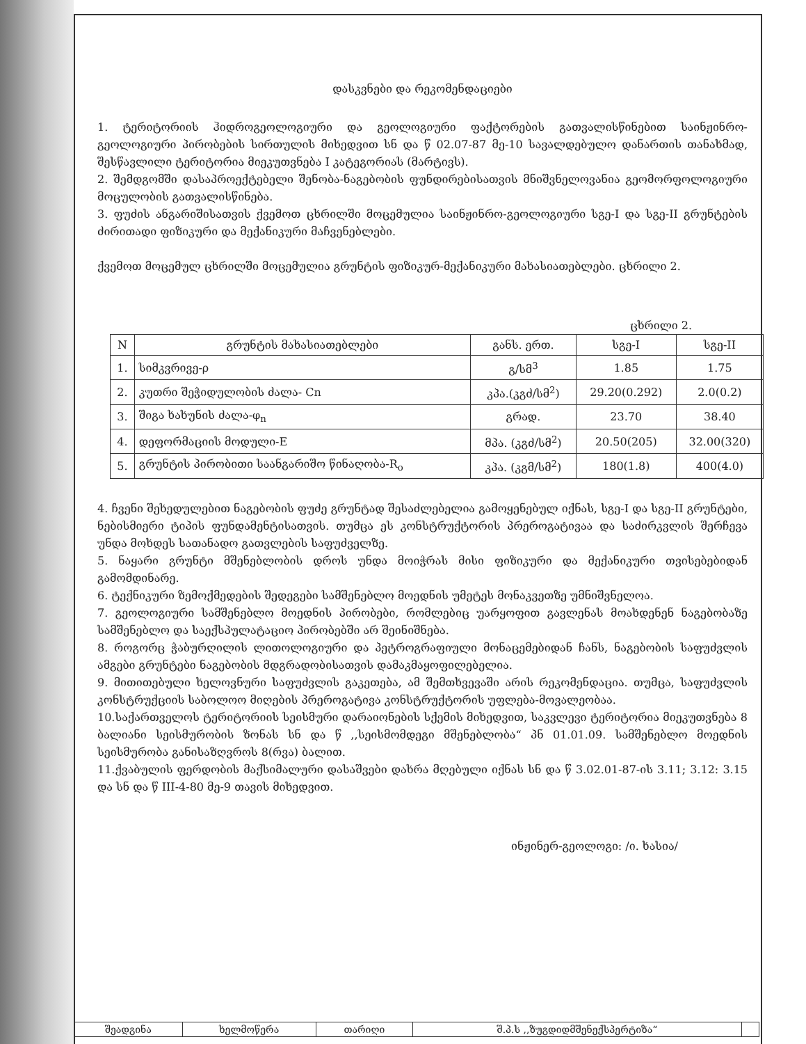დასკვნები და რეკომენდაციები
1. ტერიტორიის ჰიდროგეოლოგიური და გეოლოგიური ფაქტორების გათვალისწინებით საინჟინრო-გეოლოგიური პირობების სირთულის მიხედვით სნ და წ 02.07-87 მე-10 სავალდებულო დანართის თანახმად, შესწავლილი ტერიტორია მიეკუთვნება I კატეგორიას (მარტივს).
2. შემდგომში დასაპროექტებელი შენობა-ნაგებობის ფუნდირებისათვის მნიშვნელოვანია გეომორფოლოგიური მოცულობის გათვალისწინება.
3. ფუძის ანგარიშისათვის ქვემოთ ცხრილში მოცემულია საინჟინრო-გეოლოგიური სგე-I და სგე-II გრუნტების ძირითადი ფიზიკური და მექანიკური მაჩვენებლები.
ქვემოთ მოცემულ ცხრილში მოცემულია გრუნტის ფიზიკურ-მექანიკური მახასიათებლები. ცხრილი 2.
ცხრილი 2.
| N | გრუნტის მახასიათებლები | განს. ერთ. | სგე-I | სგე-II |
| --- | --- | --- | --- | --- |
| 1. | სიმკვრივე-ρ | გ/სმ<sup>3</sup> | 1.85 | 1.75 |
| 2. | კუთრი შეჭიდულობის ძალა- Cn | კპა.(კგძ/სმ<sup>2</sup>) | 29.20(0.292) | 2.0(0.2) |
| 3. | შიგა ხახუნის ძალა-φ<sub>n</sub> | გრად. | 23.70 | 38.40 |
| 4. | დეფორმაციის მოდული-E | მპა. (კგძ/სმ<sup>2</sup>) | 20.50(205) | 32.00(320) |
| 5. | გრუნტის პირობითი საანგარიშო წინაღობა-R<sub>o</sub> | კპა. (კგმ/სმ<sup>2</sup>) | 180(1.8) | 400(4.0) |
4. ჩვენი შეხედულებით ნაგებობის ფუძე გრუნტად შესაძლებელია გამოყენებულ იქნას, სგე-I და სგე-II გრუნტები, ნებისმიერი ტიპის ფუნდამენტისათვის. თუმცა ეს კონსტრუქტორის პრეროგატივაა და საძირკვლის შერჩევა უნდა მოხდეს სათანადო გათვლების საფუძველზე.
5. ნაყარი გრუნტი მშენებლობის დროს უნდა მოიჭრას მისი ფიზიკური და მექანიკური თვისებებიდან გამომდინარე.
6. ტექნიკური ზემოქმედების შედეგები სამშენებლო მოედნის უმეტეს მონაკვეთზე უმნიშვნელოა.
7. გეოლოგიური სამშენებლო მოედნის პირობები, რომლებიც უარყოფით გავლენას მოახდენენ ნაგებობაზე სამშენებლო და საექსპულატაციო პირობებში არ შეინიშნება.
8. როგორც ჭაბურღილის ლითოლოგიური და პეტროგრაფიული მონაცემებიდან ჩანს, ნაგებობის საფუძვლის ამგები გრუნტები ნაგებობის მდგრადობისათვის დამაკმაყოფილებელია.
9. მითითებული ხელოვნური საფუძვლის გაკეთება, ამ შემთხვევაში არის რეკომენდაცია. თუმცა, საფუძვლის კონსტრუქციის საბოლოო მიღების პრეროგატივა კონსტრუქტორის უფლება-მოვალეობაა.
10.საქართველოს ტერიტორიის სეისმური დარაიონების სქემის მიხედვით, საკვლევი ტერიტორია მიეკუთვნება 8 ბალიანი სეისმურობის ზონას სნ და წ ,,სეისმომდეგი მშენებლობა“ პნ 01.01.09. სამშენებლო მოედნის სეისმურობა განისაზღვროს 8(რვა) ბალით.
11.ქვაბულის ფერდობის მაქსიმალური დასაშვები დახრა მღებული იქნას სნ და წ 3.02.01-87-ის 3.11; 3.12: 3.15 და სნ და წ III-4-80 მე-9 თავის მიხედვით.
ინჟინერ-გეოლოგი: /ი. ხასია/
| შეადგინა | ხელმოწერა | თარიღი | შ.პ.ს ,,ზუგდიდმშენექსპერტიზა“ | |